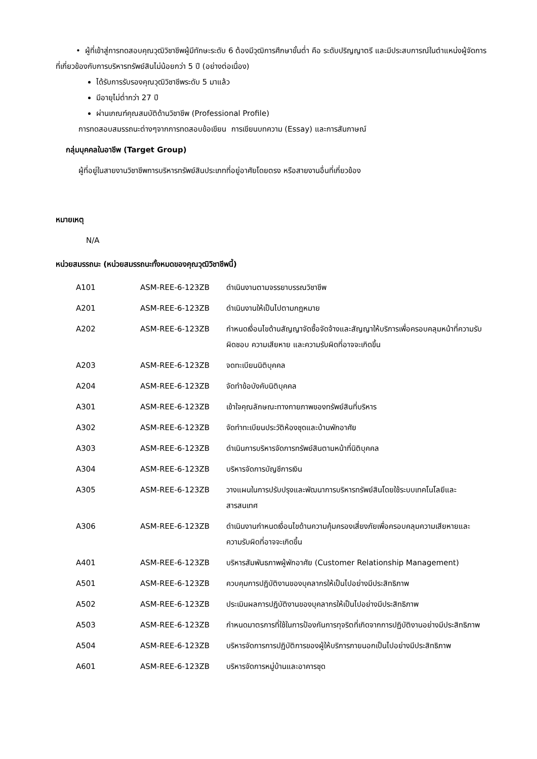• ผู้ที่เข้าสู่การทดสอบคุณวุฒิวิชาชีพผู้มีทักษะระดับ 6 ต้องมีวุฒิการศึกษาขั้นต่ำ คือ ระดับปริญญาตรี และมีประสบการณ์ในตำแหน่งผู้จัดการที่เกี่ยวข้องกับการบริหารทรัพย์สินไม่น้อยกว่า 5 ปี (อย่างต่อเนื่อง)
ได้รับการรับรองคุณวุฒิวิชาชีพระดับ 5 มาแล้ว
มีอายุไม่ต่ำกว่า 27 ปี
ผ่านเกณฑ์คุณสมบัติด้านวิชาชีพ (Professional Profile)
การทดสอบสมรรถนะต่างๆจากการทดสอบข้อเขียน การเขียนบทความ (Essay) และการสัมภาษณ์
กลุ่มบุคคลในอาชีพ (Target Group)
ผู้ที่อยู่ในสายงานวิชาชีพการบริหารทรัพย์สินประเภทที่อยู่อาศัยโดยตรง หรือสายงานอื่นที่เกี่ยวข้อง
หมายเหตุ
N/A
หน่วยสมรรถนะ (หน่วยสมรรถนะทั้งหมดของคุณวุฒิวิชาชีพนี้)
| A101 | ASM-REE-6-123ZB | ดำเนินงานตามจรรยาบรรณวิชาชีพ |
| A201 | ASM-REE-6-123ZB | ดำเนินงานให้เป็นไปตามกฎหมาย |
| A202 | ASM-REE-6-123ZB | กำหนดเงื่อนไขด้านสัญญาจัดซื้อจัดจ้างและสัญญาให้บริการเพื่อครอบคลุมหน้าที่ความรับผิดชอบ ความเสียหาย และความรับผิดที่อาจจะเกิดขึ้น |
| A203 | ASM-REE-6-123ZB | จดทะเบียนนิติบุคคล |
| A204 | ASM-REE-6-123ZB | จัดทำข้อบังคับนิติบุคคล |
| A301 | ASM-REE-6-123ZB | เข้าใจคุณลักษณะทางกายภาพของทรัพย์สินที่บริหาร |
| A302 | ASM-REE-6-123ZB | จัดทำทะเบียนประวัติห้องชุดและบ้านพักอาศัย |
| A303 | ASM-REE-6-123ZB | ดำเนินการบริหารจัดการทรัพย์สินตามหน้าที่นิติบุคคล |
| A304 | ASM-REE-6-123ZB | บริหารจัดการบัญชีการเงิน |
| A305 | ASM-REE-6-123ZB | วางแผนในการปรับปรุงและพัฒนาการบริหารทรัพย์สินโดยใช้ระบบเทคโนโลยีและสารสนเทศ |
| A306 | ASM-REE-6-123ZB | ดำเนินงานกำหนดเงื่อนไขด้านความคุ้มครองเสี่ยงภัยเพื่อครอบคลุมความเสียหายและความรับผิดที่อาจจะเกิดขึ้น |
| A401 | ASM-REE-6-123ZB | บริหารสัมพันธภาพผู้พักอาศัย (Customer Relationship Management) |
| A501 | ASM-REE-6-123ZB | ควบคุมการปฏิบัติงานของบุคลากรให้เป็นไปอย่างมีประสิทธิภาพ |
| A502 | ASM-REE-6-123ZB | ประเมินผลการปฏิบัติงานของบุคลากรให้เป็นไปอย่างมีประสิทธิภาพ |
| A503 | ASM-REE-6-123ZB | กำหนดมาตรการที่ใช้ในการป้องกันการทุจริตที่เกิดจากการปฏิบัติงานอย่างมีประสิทธิภาพ |
| A504 | ASM-REE-6-123ZB | บริหารจัดการการปฏิบัติการของผู้ให้บริการภายนอกเป็นไปอย่างมีประสิทธิภาพ |
| A601 | ASM-REE-6-123ZB | บริหารจัดการหมู่บ้านและอาคารชุด |